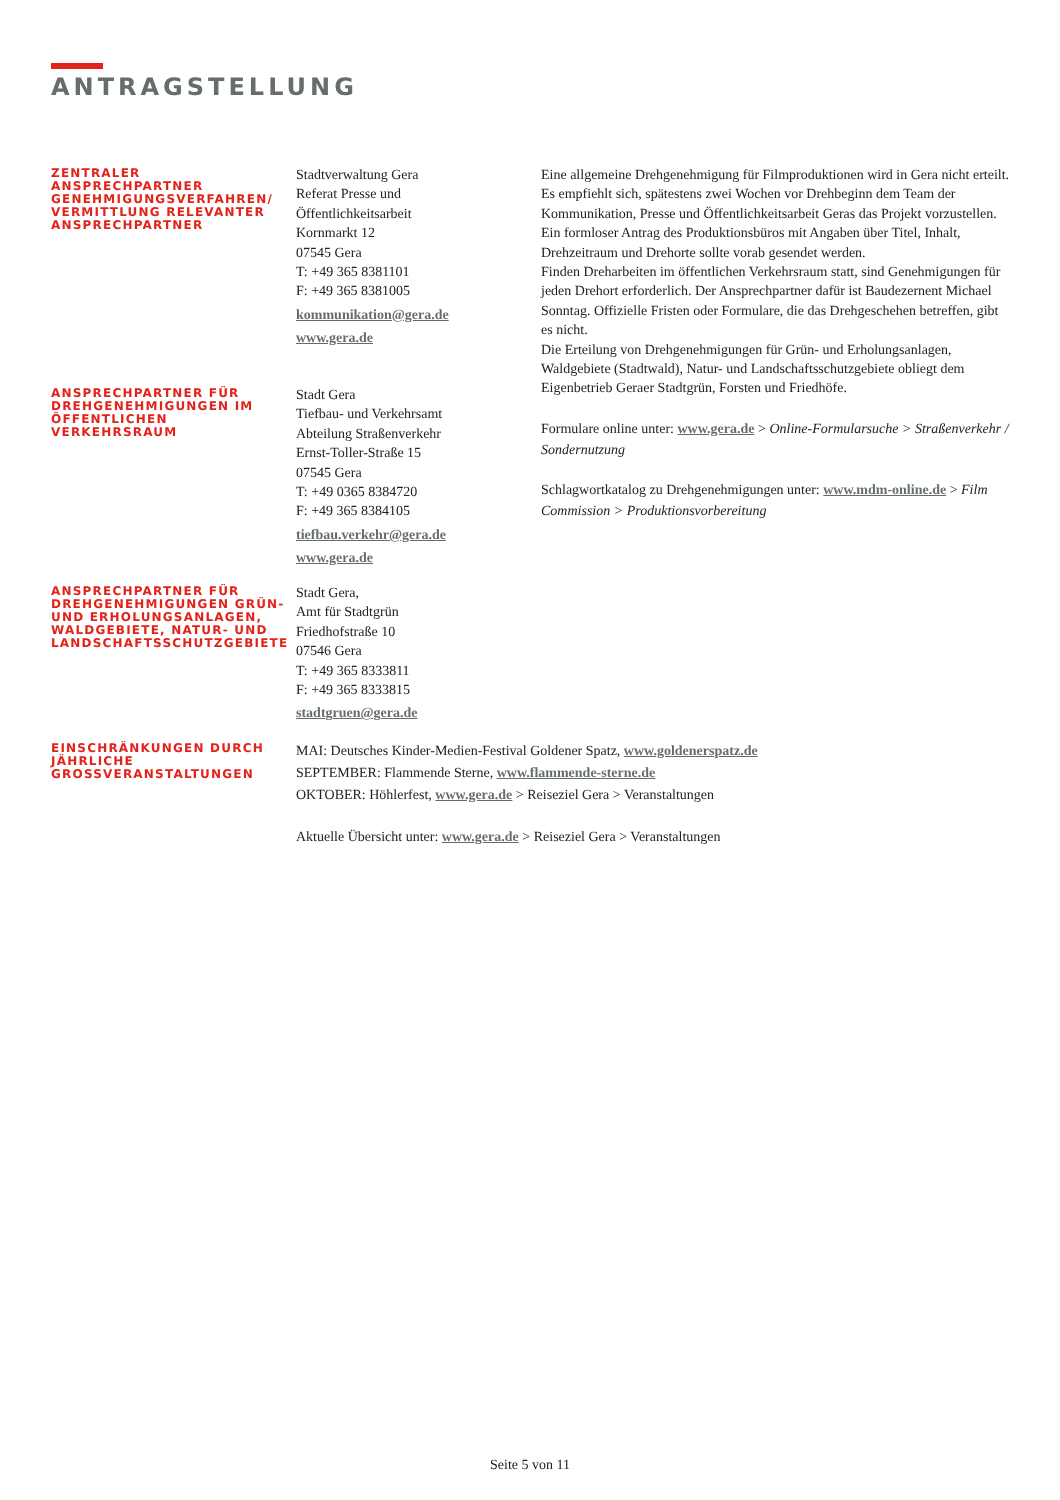ANTRAGSTELLUNG
ZENTRALER ANSPRECHPARTNER GENEHMIGUNGSVERFAHREN/ VERMITTLUNG RELEVANTER ANSPRECHPARTNER
Stadtverwaltung Gera
Referat Presse und
Öffentlichkeitsarbeit
Kornmarkt 12
07545 Gera
T: +49 365 8381101
F: +49 365 8381005
kommunikation@gera.de
www.gera.de
Eine allgemeine Drehgenehmigung für Filmproduktionen wird in Gera nicht erteilt. Es empfiehlt sich, spätestens zwei Wochen vor Drehbeginn dem Team der Kommunikation, Presse und Öffentlichkeitsarbeit Geras das Projekt vorzustellen. Ein formloser Antrag des Produktionsbüros mit Angaben über Titel, Inhalt, Drehzeitraum und Drehorte sollte vorab gesendet werden.
Finden Dreharbeiten im öffentlichen Verkehrsraum statt, sind Genehmigungen für jeden Drehort erforderlich. Der Ansprechpartner dafür ist Baudezernent Michael Sonntag. Offizielle Fristen oder Formulare, die das Drehgeschehen betreffen, gibt es nicht.
Die Erteilung von Drehgenehmigungen für Grün- und Erholungsanlagen, Waldgebiete (Stadtwald), Natur- und Landschaftsschutzgebiete obliegt dem Eigenbetrieb Geraer Stadtgrün, Forsten und Friedhöfe.
Formulare online unter: www.gera.de > Online-Formularsuche > Straßenverkehr / Sondernutzung
Schlagwortkatalog zu Drehgenehmigungen unter: www.mdm-online.de > Film Commission > Produktionsvorbereitung
ANSPRECHPARTNER FÜR DREHGENEHMIGUNGEN IM ÖFFENTLICHEN VERKEHRSRAUM
Stadt Gera
Tiefbau- und Verkehrsamt
Abteilung Straßenverkehr
Ernst-Toller-Straße 15
07545 Gera
T: +49 0365 8384720
F: +49 365 8384105
tiefbau.verkehr@gera.de
www.gera.de
ANSPRECHPARTNER FÜR DREHGENEHMIGUNGEN GRÜN- UND ERHOLUNGSANLAGEN, WALDGEBIETE, NATUR- UND LANDSCHAFTSSCHUTZGEBIETE
Stadt Gera,
Amt für Stadtgrün
Friedhofstraße 10
07546 Gera
T: +49 365 8333811
F: +49 365 8333815
stadtgruen@gera.de
EINSCHRÄNKUNGEN DURCH JÄHRLICHE GROSSVERANSTALTUNGEN
MAI: Deutsches Kinder-Medien-Festival Goldener Spatz, www.goldenerspatz.de
SEPTEMBER: Flammende Sterne, www.flammende-sterne.de
OKTOBER: Höhlerfest, www.gera.de > Reiseziel Gera > Veranstaltungen
Aktuelle Übersicht unter: www.gera.de > Reiseziel Gera > Veranstaltungen
Seite 5 von 11